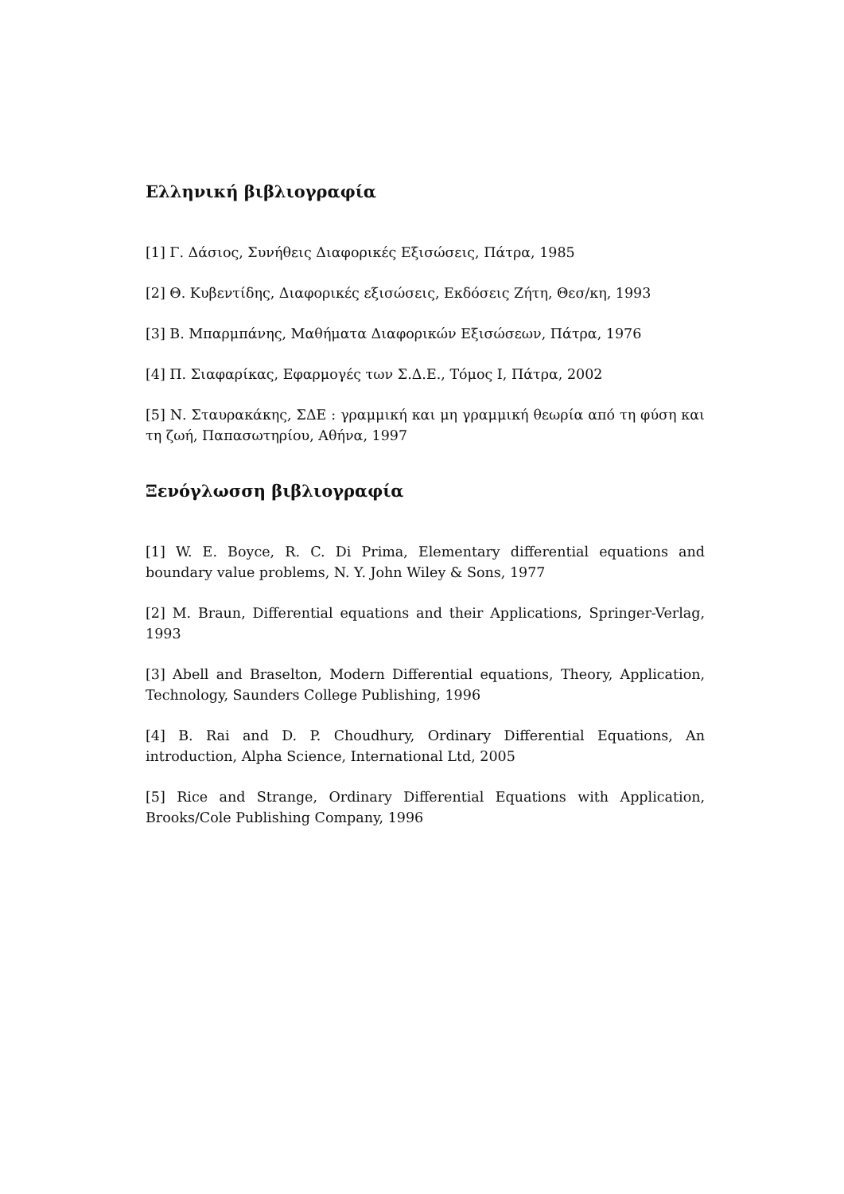Ελληνική βιβλιογραφία
[1] Γ. Δάσιος, Συνήθεις Διαφορικές Εξισώσεις, Πάτρα, 1985
[2] Θ. Κυβεντίδης, Διαφορικές εξισώσεις, Εκδόσεις Ζήτη, Θεσ/κη, 1993
[3] Β. Μπαρμπάνης, Μαθήματα Διαφορικών Εξισώσεων, Πάτρα, 1976
[4] Π. Σιαφαρίκας, Εφαρμογές των Σ.Δ.Ε., Τόμος Ι, Πάτρα, 2002
[5] Ν. Σταυρακάκης, ΣΔΕ : γραμμική και μη γραμμική θεωρία από τη φύση και τη ζωή, Παπασωτηρίου, Αθήνα, 1997
Ξενόγλωσση βιβλιογραφία
[1] W. E. Boyce, R. C. Di Prima, Elementary differential equations and boundary value problems, N. Y. John Wiley & Sons, 1977
[2] M. Braun, Differential equations and their Applications, Springer-Verlag, 1993
[3] Abell and Braselton, Modern Differential equations, Theory, Application, Technology, Saunders College Publishing, 1996
[4] B. Rai and D. P. Choudhury, Ordinary Differential Equations, An introduction, Alpha Science, International Ltd, 2005
[5] Rice and Strange, Ordinary Differential Equations with Application, Brooks/Cole Publishing Company, 1996